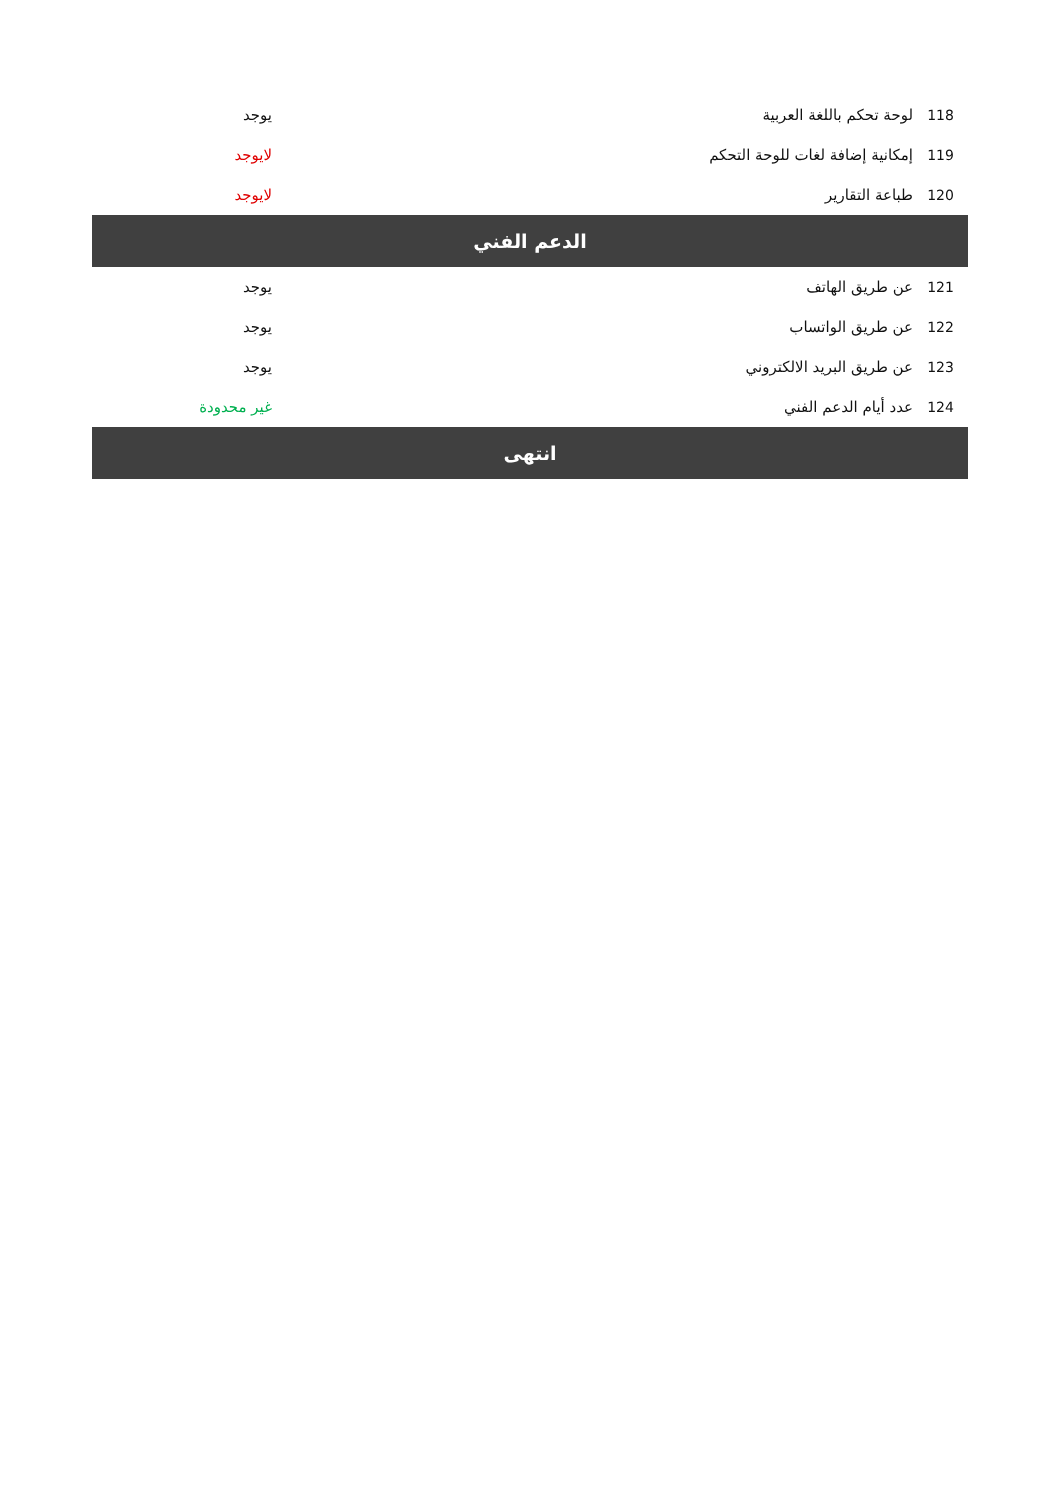| 118 | لوحة تحكم باللغة العربية | يوجد |
| 119 | إمكانية إضافة لغات للوحة التحكم | لايوجد |
| 120 | طباعة التقارير | لايوجد |
| الدعم الفني | | |
| 121 | عن طريق الهاتف | يوجد |
| 122 | عن طريق الواتساب | يوجد |
| 123 | عن طريق البريد الالكتروني | يوجد |
| 124 | عدد أيام الدعم الفني | غير محدودة |
| انتهى | | |